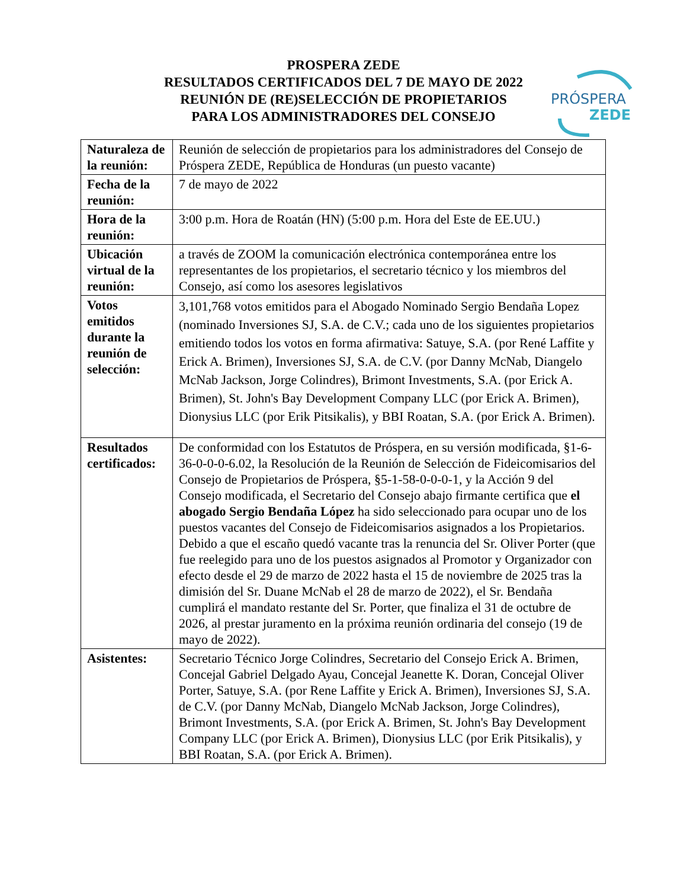PROSPERA ZEDE
RESULTADOS CERTIFICADOS DEL 7 DE MAYO DE 2022
REUNIÓN DE (RE)SELECCIÓN DE PROPIETARIOS
PARA LOS ADMINISTRADORES DEL CONSEJO
PRÓSPERA
ZEDE
| Naturaleza de la reunión: | Reunión de selección de propietarios para los administradores del Consejo de Próspera ZEDE, República de Honduras (un puesto vacante) |
| Fecha de la reunión: | 7 de mayo de 2022 |
| Hora de la reunión: | 3:00 p.m. Hora de Roatán (HN) (5:00 p.m. Hora del Este de EE.UU.) |
| Ubicación virtual de la reunión: | a través de ZOOM la comunicación electrónica contemporánea entre los representantes de los propietarios, el secretario técnico y los miembros del Consejo, así como los asesores legislativos |
| Votos emitidos durante la reunión de selección: | 3,101,768 votos emitidos para el Abogado Nominado Sergio Bendaña Lopez (nominado Inversiones SJ, S.A. de C.V.; cada uno de los siguientes propietarios emitiendo todos los votos en forma afirmativa: Satuye, S.A. (por René Laffite y Erick A. Brimen), Inversiones SJ, S.A. de C.V. (por Danny McNab, Diangelo McNab Jackson, Jorge Colindres), Brimont Investments, S.A. (por Erick A. Brimen), St. John's Bay Development Company LLC (por Erick A. Brimen), Dionysius LLC (por Erik Pitsikalis), y BBI Roatan, S.A. (por Erick A. Brimen). |
| Resultados certificados: | De conformidad con los Estatutos de Próspera, en su versión modificada, §1-6-36-0-0-0-6.02, la Resolución de la Reunión de Selección de Fideicomisarios del Consejo de Propietarios de Próspera, §5-1-58-0-0-0-1, y la Acción 9 del Consejo modificada, el Secretario del Consejo abajo firmante certifica que el abogado Sergio Bendaña López ha sido seleccionado para ocupar uno de los puestos vacantes del Consejo de Fideicomisarios asignados a los Propietarios. Debido a que el escaño quedó vacante tras la renuncia del Sr. Oliver Porter (que fue reelegido para uno de los puestos asignados al Promotor y Organizador con efecto desde el 29 de marzo de 2022 hasta el 15 de noviembre de 2025 tras la dimisión del Sr. Duane McNab el 28 de marzo de 2022), el Sr. Bendaña cumplirá el mandato restante del Sr. Porter, que finaliza el 31 de octubre de 2026, al prestar juramento en la próxima reunión ordinaria del consejo (19 de mayo de 2022). |
| Asistentes: | Secretario Técnico Jorge Colindres, Secretario del Consejo Erick A. Brimen, Concejal Gabriel Delgado Ayau, Concejal Jeanette K. Doran, Concejal Oliver Porter, Satuye, S.A. (por Rene Laffite y Erick A. Brimen), Inversiones SJ, S.A. de C.V. (por Danny McNab, Diangelo McNab Jackson, Jorge Colindres), Brimont Investments, S.A. (por Erick A. Brimen, St. John's Bay Development Company LLC (por Erick A. Brimen), Dionysius LLC (por Erik Pitsikalis), y BBI Roatan, S.A. (por Erick A. Brimen). |